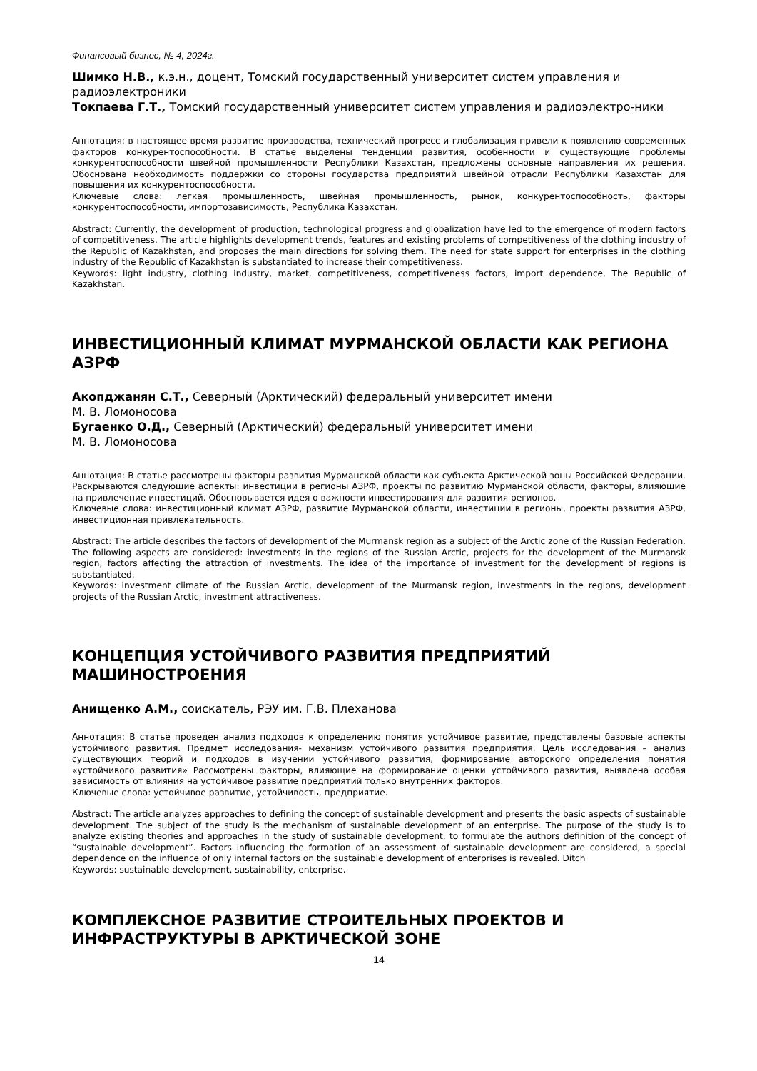Финансовый бизнес, № 4, 2024г.
Шимко Н.В., к.э.н., доцент, Томский государственный университет систем управления и радиоэлектроники
Токпаева Г.Т., Томский государственный университет систем управления и радиоэлектро-ники
Аннотация: в настоящее время развитие производства, технический прогресс и глобализация привели к появлению современных факторов конкурентоспособности. В статье выделены тенденции развития, особенности и существующие проблемы конкурентоспособности швейной промышленности Республики Казахстан, предложены основные направления их решения. Обоснована необходимость поддержки со стороны государства предприятий швейной отрасли Республики Казахстан для повышения их конкурентоспособности.
Ключевые слова: легкая промышленность, швейная промышленность, рынок, конкурентоспособность, факторы конкурентоспособности, импортозависимость, Республика Казахстан.
Abstract: Currently, the development of production, technological progress and globalization have led to the emergence of modern factors of competitiveness. The article highlights development trends, features and existing problems of competitiveness of the clothing industry of the Republic of Kazakhstan, and proposes the main directions for solving them. The need for state support for enterprises in the clothing industry of the Republic of Kazakhstan is substantiated to increase their competitiveness.
Keywords: light industry, clothing industry, market, competitiveness, competitiveness factors, import dependence, The Republic of Kazakhstan.
ИНВЕСТИЦИОННЫЙ КЛИМАТ МУРМАНСКОЙ ОБЛАСТИ КАК РЕГИОНА АЗРФ
Акопджанян С.Т., Северный (Арктический) федеральный университет имени
М. В. Ломоносова
Бугаенко О.Д., Северный (Арктический) федеральный университет имени
М. В. Ломоносова
Аннотация: В статье рассмотрены факторы развития Мурманской области как субъекта Арктической зоны Российской Федерации. Раскрываются следующие аспекты: инвестиции в регионы АЗРФ, проекты по развитию Мурманской области, факторы, влияющие на привлечение инвестиций. Обосновывается идея о важности инвестирования для развития регионов.
Ключевые слова: инвестиционный климат АЗРФ, развитие Мурманской области, инвестиции в регионы, проекты развития АЗРФ, инвестиционная привлекательность.
Abstract: The article describes the factors of development of the Murmansk region as a subject of the Arctic zone of the Russian Federation. The following aspects are considered: investments in the regions of the Russian Arctic, projects for the development of the Murmansk region, factors affecting the attraction of investments. The idea of the importance of investment for the development of regions is substantiated.
Keywords: investment climate of the Russian Arctic, development of the Murmansk region, investments in the regions, development projects of the Russian Arctic, investment attractiveness.
КОНЦЕПЦИЯ УСТОЙЧИВОГО РАЗВИТИЯ ПРЕДПРИЯТИЙ МАШИНОСТРОЕНИЯ
Анищенко А.М., соискатель, РЭУ им. Г.В. Плеханова
Аннотация: В статье проведен анализ подходов к определению понятия устойчивое развитие, представлены базовые аспекты устойчивого развития. Предмет исследования- механизм устойчивого развития предприятия. Цель исследования – анализ существующих теорий и подходов в изучении устойчивого развития, формирование авторского определения понятия «устойчивого развития» Рассмотрены факторы, влияющие на формирование оценки устойчивого развития, выявлена особая зависимость от влияния на устойчивое развитие предприятий только внутренних факторов.
Ключевые слова: устойчивое развитие, устойчивость, предприятие.
Abstract: The article analyzes approaches to defining the concept of sustainable development and presents the basic aspects of sustainable development. The subject of the study is the mechanism of sustainable development of an enterprise. The purpose of the study is to analyze existing theories and approaches in the study of sustainable development, to formulate the authors definition of the concept of “sustainable development”. Factors influencing the formation of an assessment of sustainable development are considered, a special dependence on the influence of only internal factors on the sustainable development of enterprises is revealed. Ditch
Keywords: sustainable development, sustainability, enterprise.
КОМПЛЕКСНОЕ РАЗВИТИЕ СТРОИТЕЛЬНЫХ ПРОЕКТОВ И ИНФРАСТРУКТУРЫ В АРКТИЧЕСКОЙ ЗОНЕ
14